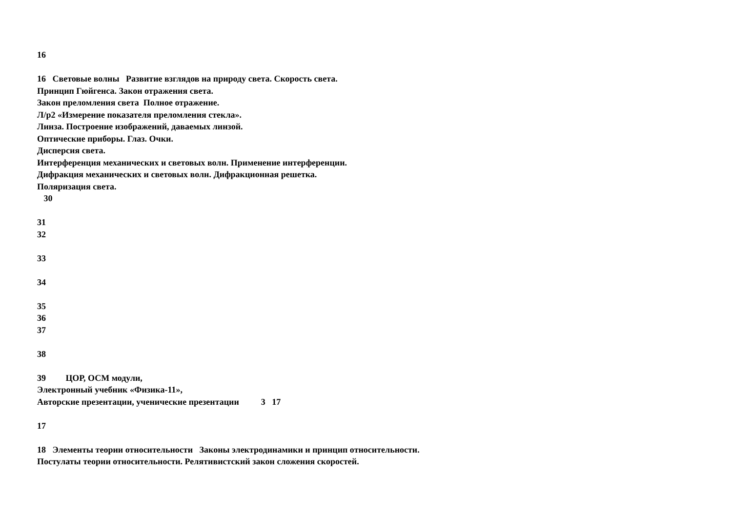16
16 Световые волны Развитие взглядов на природу света. Скорость света.
Принцип Гюйгенса. Закон отражения света.
Закон преломления света Полное отражение.
Л/р2 «Измерение показателя преломления стекла».
Линза. Построение изображений, даваемых линзой.
Оптические приборы. Глаз. Очки.
Дисперсия света.
Интерференция механических и световых волн. Применение интерференции.
Дифракция механических и световых волн. Дифракционная решетка.
Поляризация света.
30
31
32
33
34
35
36
37
38
39 ЦОР, ОСМ модули,
Электронный учебник «Физика-11»,
Авторские презентации, ученические презентации 3 17
17
18 Элементы теории относительности Законы электродинамики и принцип относительности.
Постулаты теории относительности. Релятивистский закон сложения скоростей.